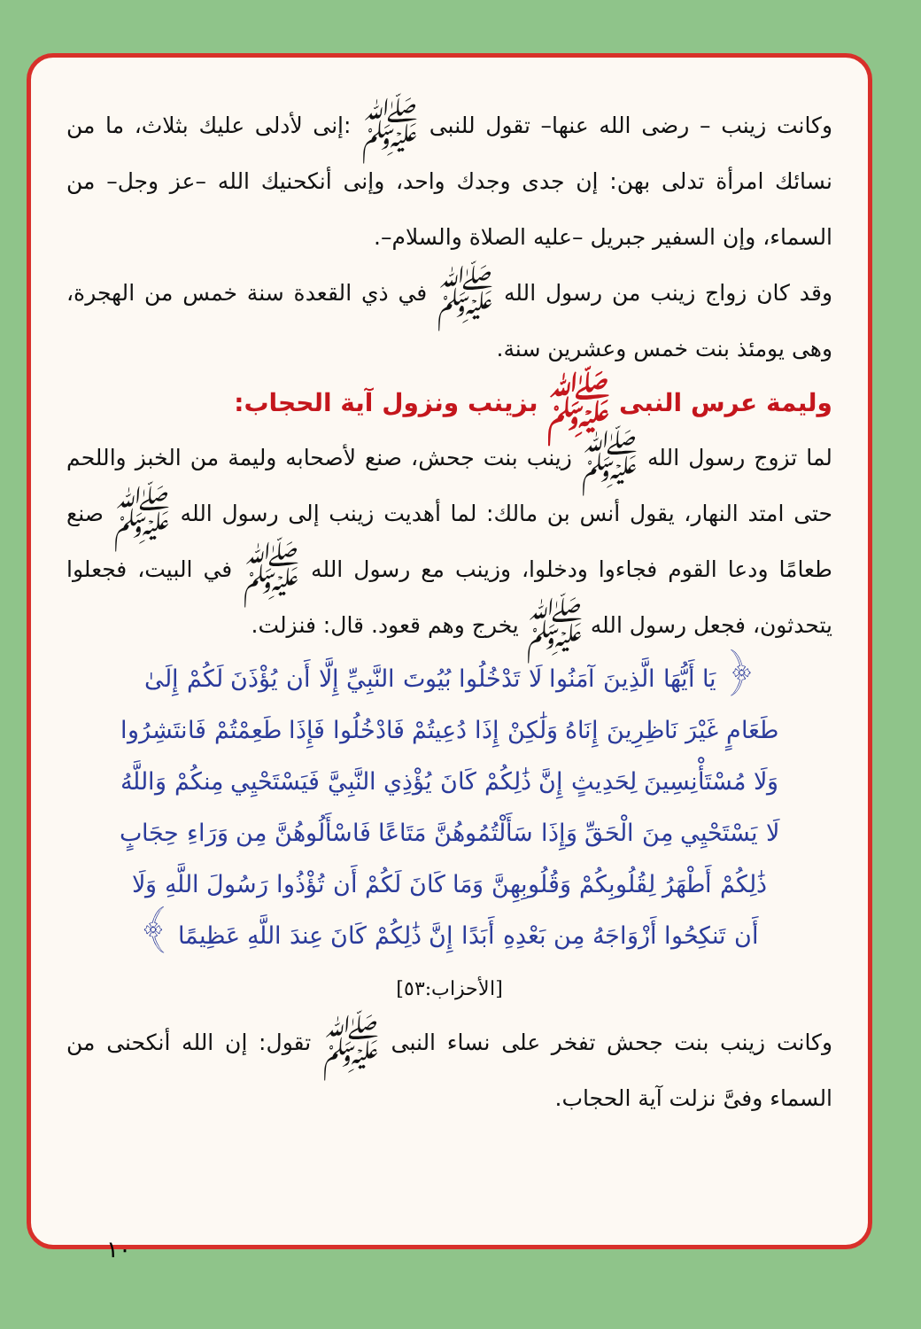وكانت زينب – رضى الله عنها– تقول للنبى ﷺ :إنى لأدلى عليك بثلاث، ما من نسائك امرأة تدلى بهن: إن جدى وجدك واحد، وإنى أنكحنيك الله –عز وجل– من السماء، وإن السفير جبريل –عليه الصلاة والسلام–.
وقد كان زواج زينب من رسول الله ﷺ في ذي القعدة سنة خمس من الهجرة، وهى يومئذ بنت خمس وعشرين سنة.
وليمة عرس النبى ﷺ بزينب ونزول آية الحجاب:
لما تزوج رسول الله ﷺ زينب بنت جحش، صنع لأصحابه وليمة من الخبز واللحم حتى امتد النهار، يقول أنس بن مالك: لما أهديت زينب إلى رسول الله ﷺ صنع طعامًا ودعا القوم فجاءوا ودخلوا، وزينب مع رسول الله ﷺ في البيت، فجعلوا يتحدثون، فجعل رسول الله ﷺ يخرج وهم قعود. قال: فنزلت.
﴿ يَا أَيُّهَا الَّذِينَ آمَنُوا لَا تَدْخُلُوا بُيُوتَ النَّبِيِّ إِلَّا أَن يُؤْذَنَ لَكُمْ إِلَىٰ طَعَامٍ غَيْرَ نَاظِرِينَ إِنَاهُ وَلَٰكِنْ إِذَا دُعِيتُمْ فَادْخُلُوا فَإِذَا طَعِمْتُمْ فَانتَشِرُوا وَلَا مُسْتَأْنِسِينَ لِحَدِيثٍ إِنَّ ذَٰلِكُمْ كَانَ يُؤْذِي النَّبِيَّ فَيَسْتَحْيِي مِنكُمْ وَاللَّهُ لَا يَسْتَحْيِي مِنَ الْحَقِّ وَإِذَا سَأَلْتُمُوهُنَّ مَتَاعًا فَاسْأَلُوهُنَّ مِن وَرَاءِ حِجَابٍ ذَٰلِكُمْ أَطْهَرُ لِقُلُوبِكُمْ وَقُلُوبِهِنَّ وَمَا كَانَ لَكُمْ أَن تُؤْذُوا رَسُولَ اللَّهِ وَلَا أَن تَنكِحُوا أَزْوَاجَهُ مِن بَعْدِهِ أَبَدًا إِنَّ ذَٰلِكُمْ كَانَ عِندَ اللَّهِ عَظِيمًا ﴾ [الأحزاب:٥٣]
وكانت زينب بنت جحش تفخر على نساء النبى ﷺ تقول: إن الله أنكحنى من السماء وفىَّ نزلت آية الحجاب.
١٠